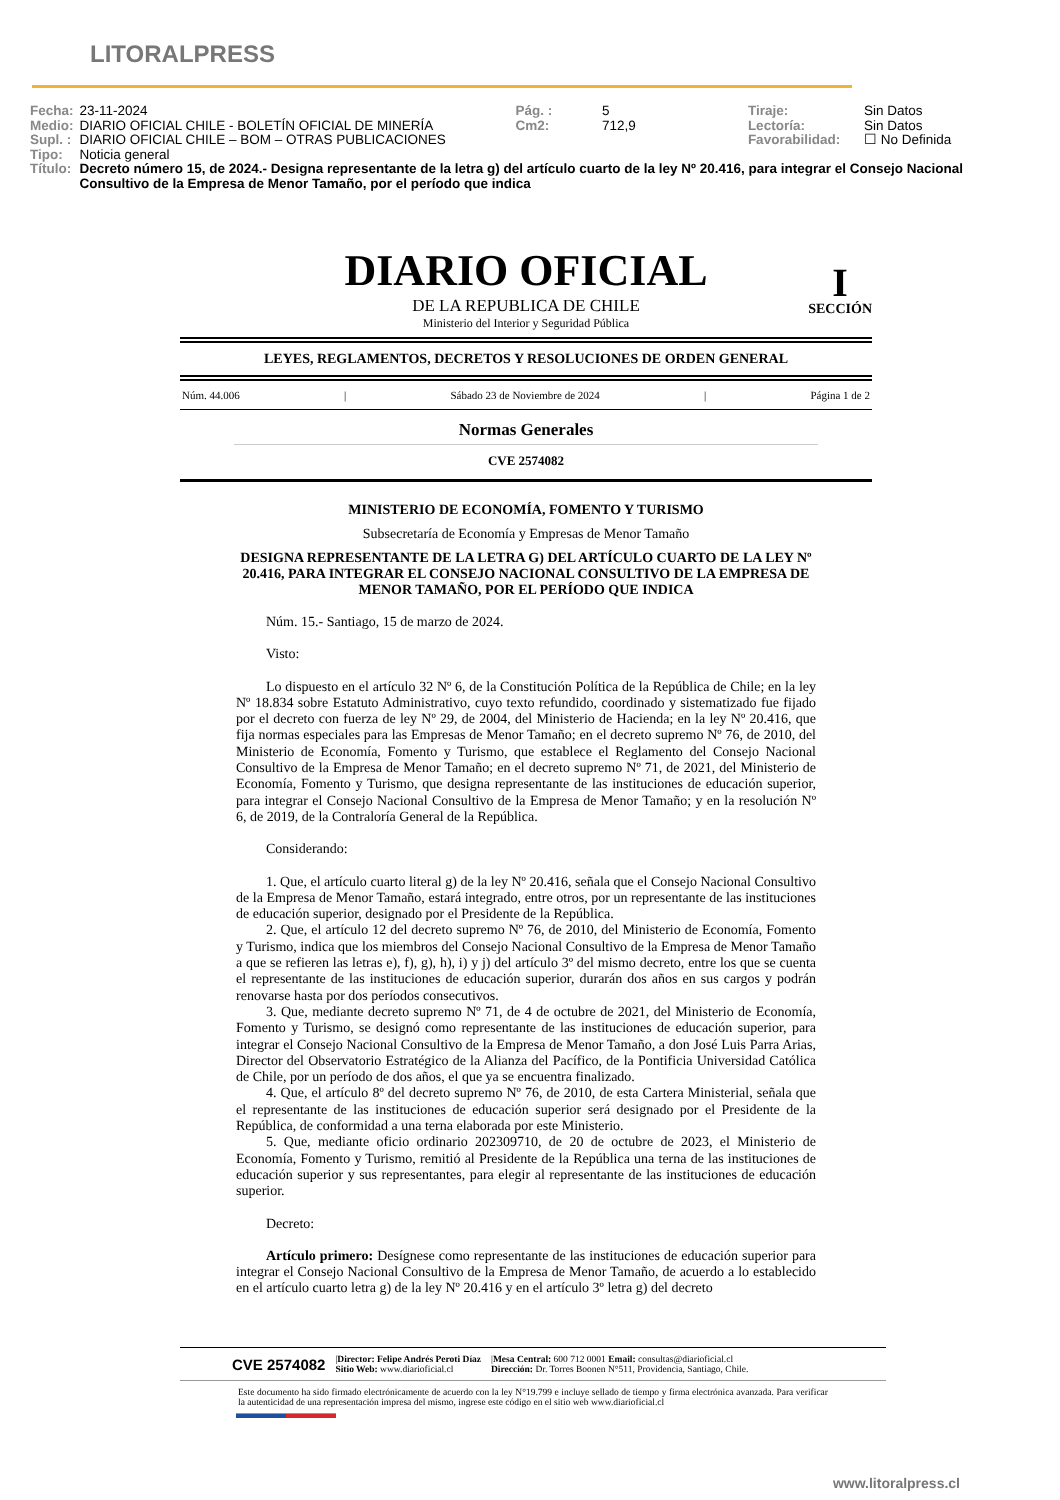LITORALPRESS
| Fecha: | 23-11-2024 | Pág. : | 5 | Tiraje: | Sin Datos |
| Medio: | DIARIO OFICIAL CHILE - BOLETÍN OFICIAL DE MINERÍA | Cm2: | 712,9 | Lectoría: | Sin Datos |
| Supl. : | DIARIO OFICIAL CHILE – BOM – OTRAS PUBLICACIONES | | | Favorabilidad: | ☐ No Definida |
| Tipo: | Noticia general | | | | |
| Título: | Decreto número 15, de 2024.- Designa representante de la letra g) del artículo cuarto de la ley Nº 20.416, para integrar el Consejo Nacional Consultivo de la Empresa de Menor Tamaño, por el período que indica | | | | |
DIARIO OFICIAL
I
SECCIÓN
DE LA REPUBLICA DE CHILE
Ministerio del Interior y Seguridad Pública
LEYES, REGLAMENTOS, DECRETOS Y RESOLUCIONES DE ORDEN GENERAL
Núm. 44.006 | Sábado 23 de Noviembre de 2024 | Página 1 de 2
Normas Generales
CVE 2574082
MINISTERIO DE ECONOMÍA, FOMENTO Y TURISMO
Subsecretaría de Economía y Empresas de Menor Tamaño
DESIGNA REPRESENTANTE DE LA LETRA G) DEL ARTÍCULO CUARTO DE LA LEY Nº 20.416, PARA INTEGRAR EL CONSEJO NACIONAL CONSULTIVO DE LA EMPRESA DE MENOR TAMAÑO, POR EL PERÍODO QUE INDICA
Núm. 15.- Santiago, 15 de marzo de 2024.
Visto:
Lo dispuesto en el artículo 32 Nº 6, de la Constitución Política de la República de Chile; en la ley Nº 18.834 sobre Estatuto Administrativo, cuyo texto refundido, coordinado y sistematizado fue fijado por el decreto con fuerza de ley Nº 29, de 2004, del Ministerio de Hacienda; en la ley Nº 20.416, que fija normas especiales para las Empresas de Menor Tamaño; en el decreto supremo Nº 76, de 2010, del Ministerio de Economía, Fomento y Turismo, que establece el Reglamento del Consejo Nacional Consultivo de la Empresa de Menor Tamaño; en el decreto supremo Nº 71, de 2021, del Ministerio de Economía, Fomento y Turismo, que designa representante de las instituciones de educación superior, para integrar el Consejo Nacional Consultivo de la Empresa de Menor Tamaño; y en la resolución Nº 6, de 2019, de la Contraloría General de la República.
Considerando:
1. Que, el artículo cuarto literal g) de la ley Nº 20.416, señala que el Consejo Nacional Consultivo de la Empresa de Menor Tamaño, estará integrado, entre otros, por un representante de las instituciones de educación superior, designado por el Presidente de la República.
2. Que, el artículo 12 del decreto supremo Nº 76, de 2010, del Ministerio de Economía, Fomento y Turismo, indica que los miembros del Consejo Nacional Consultivo de la Empresa de Menor Tamaño a que se refieren las letras e), f), g), h), i) y j) del artículo 3º del mismo decreto, entre los que se cuenta el representante de las instituciones de educación superior, durarán dos años en sus cargos y podrán renovarse hasta por dos períodos consecutivos.
3. Que, mediante decreto supremo Nº 71, de 4 de octubre de 2021, del Ministerio de Economía, Fomento y Turismo, se designó como representante de las instituciones de educación superior, para integrar el Consejo Nacional Consultivo de la Empresa de Menor Tamaño, a don José Luis Parra Arias, Director del Observatorio Estratégico de la Alianza del Pacífico, de la Pontificia Universidad Católica de Chile, por un período de dos años, el que ya se encuentra finalizado.
4. Que, el artículo 8º del decreto supremo Nº 76, de 2010, de esta Cartera Ministerial, señala que el representante de las instituciones de educación superior será designado por el Presidente de la República, de conformidad a una terna elaborada por este Ministerio.
5. Que, mediante oficio ordinario 202309710, de 20 de octubre de 2023, el Ministerio de Economía, Fomento y Turismo, remitió al Presidente de la República una terna de las instituciones de educación superior y sus representantes, para elegir al representante de las instituciones de educación superior.
Decreto:
Artículo primero: Desígnese como representante de las instituciones de educación superior para integrar el Consejo Nacional Consultivo de la Empresa de Menor Tamaño, de acuerdo a lo establecido en el artículo cuarto letra g) de la ley Nº 20.416 y en el artículo 3º letra g) del decreto
CVE 2574082 |Director: Felipe Andrés Peroti Díaz
Sitio Web: www.diarioficial.cl |Mesa Central: 600 712 0001 Email: consultas@diarioficial.cl
Dirección: Dr. Torres Boonen N°511, Providencia, Santiago, Chile.
Este documento ha sido firmado electrónicamente de acuerdo con la ley N°19.799 e incluye sellado de tiempo y firma electrónica avanzada. Para verificar la autenticidad de una representación impresa del mismo, ingrese este código en el sitio web www.diarioficial.cl
www.litoralpress.cl